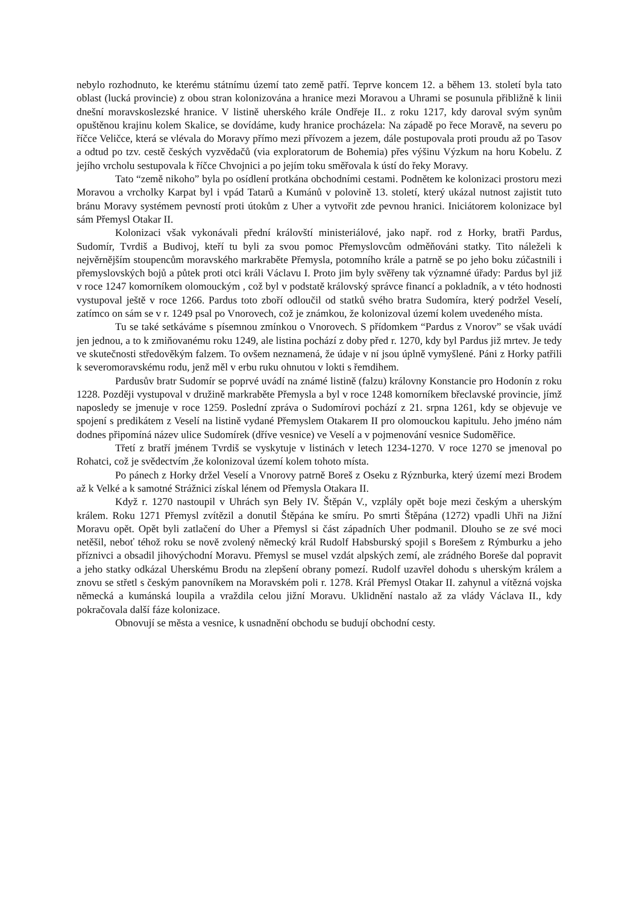nebylo rozhodnuto, ke kterému státnímu území tato země patří. Teprve koncem 12. a během 13. století byla tato oblast (lucká provincie) z obou stran kolonizována a hranice mezi Moravou a Uhrami se posunula přibližně k linii dnešní moravskoslezské hranice. V listině uherského krále Ondřeje II.. z roku 1217, kdy daroval svým synům opuštěnou krajinu kolem Skalice, se dovídáme, kudy hranice procházela: Na západě po řece Moravě, na severu po říčce Veličce, která se vlévala do Moravy přímo mezi přívozem a jezem, dále postupovala proti proudu až po Tasov a odtud po tzv. cestě českých vyzvědačů (via exploratorum de Bohemia) přes výšinu Výzkum na horu Kobelu. Z jejího vrcholu sestupovala k říčce Chvojnici a po jejím toku směřovala k ústí do řeky Moravy.
Tato “země nikoho” byla po osídlení protkána obchodními cestami. Podnětem ke kolonizaci prostoru mezi Moravou a vrcholky Karpat byl i vpád Tatarů a Kumánů v polovině 13. století, který ukázal nutnost zajistit tuto bránu Moravy systémem pevností proti útokům z Uher a vytvořit zde pevnou hranici. Iniciátorem kolonizace byl sám Přemysl Otakar II.
Kolonizaci však vykonávali přední královští ministeriálové, jako např. rod z Horky, bratři Pardus, Sudomír, Tvrdiš a Budivoj, kteří tu byli za svou pomoc Přemyslovcům odměňováni statky. Tito náleželi k nejvěrnějším stoupencům moravského markraběte Přemysla, potomního krále a patrně se po jeho boku zúčastnili i přemyslovských bojů a půtek proti otci králi Václavu I. Proto jim byly svěřeny tak významné úřady: Pardus byl již v roce 1247 komorníkem olomouckým , což byl v podstatě královský správce financí a pokladník, a v této hodnosti vystupoval ještě v roce 1266. Pardus toto zboří odloučil od statků svého bratra Sudomíra, který podržel Veselí, zatímco on sám se v r. 1249 psal po Vnorovech, což je známkou, že kolonizoval území kolem uvedeného místa.
Tu se také setkáváme s písemnou zmínkou o Vnorovech. S přídomkem “Pardus z Vnorov” se však uvádí jen jednou, a to k zmiňovanému roku 1249, ale listina pochází z doby před r. 1270, kdy byl Pardus již mrtev. Je tedy ve skutečnosti středověkým falzem. To ovšem neznamená, že údaje v ní jsou úplně vymyšlené. Páni z Horky patřili k severomoravskému rodu, jenž měl v erbu ruku ohnutou v lokti s řemdihem.
Pardusův bratr Sudomír se poprvé uvádí na známé listině (falzu) královny Konstancie pro Hodonín z roku 1228. Později vystupoval v družině markraběte Přemysla a byl v roce 1248 komorníkem břeclavské provincie, jímž naposledy se jmenuje v roce 1259. Poslední zpráva o Sudomírovi pochází z 21. srpna 1261, kdy se objevuje ve spojení s predikátem z Veselí na listině vydané Přemyslem Otakarem II pro olomouckou kapitulu. Jeho jméno nám dodnes připomíná název ulice Sudomírek (dříve vesnice) ve Veselí a v pojmenování vesnice Sudoměřice.
Třetí z bratří jménem Tvrdiš se vyskytuje v listinách v letech 1234-1270. V roce 1270 se jmenoval po Rohatci, což je svědectvím ,že kolonizoval území kolem tohoto místa.
Po pánech z Horky držel Veselí a Vnorovy patrně Boreš z Oseku z Rýznburka, který území mezi Brodem až k Velké a k samotné Strážnici získal lénem od Přemysla Otakara II.
Když r. 1270 nastoupil v Uhrách syn Bely IV. Štěpán V., vzplály opět boje mezi českým a uherským králem. Roku 1271 Přemysl zvítězil a donutil Štěpána ke smíru. Po smrti Štěpána (1272) vpadli Uhři na Jižní Moravu opět. Opět byli zatlačení do Uher a Přemysl si část západních Uher podmanil. Dlouho se ze své moci netěšil, neboť téhož roku se nově zvolený německý král Rudolf Habsburský spojil s Borešem z Rýmburku a jeho příznivci a obsadil jihovýchodní Moravu. Přemysl se musel vzdát alpských zemí, ale zrádného Boreše dal popravit a jeho statky odkázal Uherskému Brodu na zlepšení obrany pomezí. Rudolf uzavřel dohodu s uherským králem a znovu se střetl s českým panovníkem na Moravském poli r. 1278. Král Přemysl Otakar II. zahynul a vítězná vojska německá a kumánská loupila a vraždila celou jižní Moravu. Uklidnění nastalo až za vlády Václava II., kdy pokračovala další fáze kolonizace.
Obnovují se města a vesnice, k usnadnění obchodu se budují obchodní cesty.